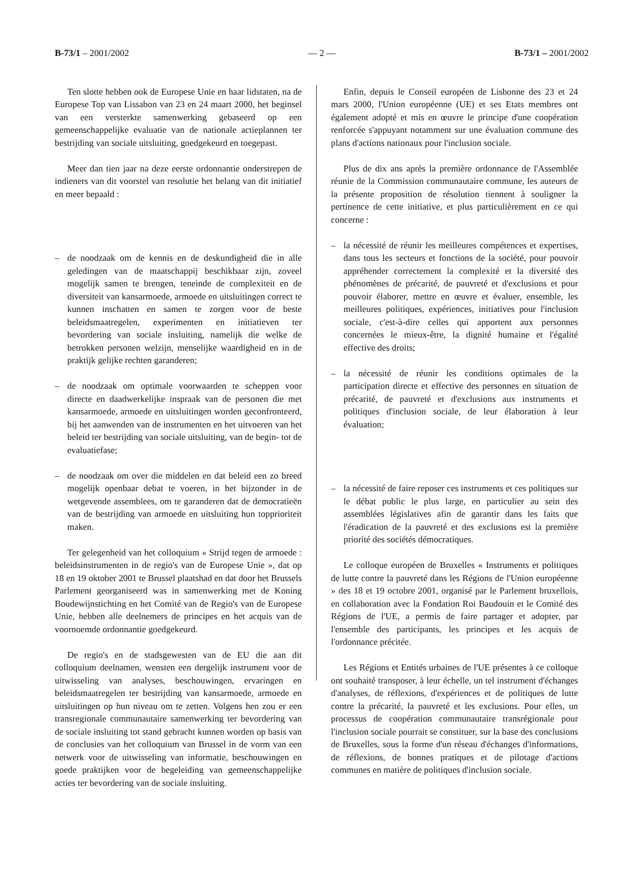B-73/1 – 2001/2002 — 2 — B-73/1 – 2001/2002
Ten slotte hebben ook de Europese Unie en haar lidstaten, na de Europese Top van Lissabon van 23 en 24 maart 2000, het beginsel van een versterkte samenwerking gebaseerd op een gemeenschappelijke evaluatie van de nationale actieplannen ter bestrijding van sociale uitsluiting, goedgekeurd en toegepast.
Meer dan tien jaar na deze eerste ordonnantie onderstrepen de indieners van dit voorstel van resolutie het belang van dit initiatief en meer bepaald :
– de noodzaak om de kennis en de deskundigheid die in alle geledingen van de maatschappij beschikbaar zijn, zoveel mogelijk samen te brengen, teneinde de complexiteit en de diversiteit van kansarmoede, armoede en uitsluitingen correct te kunnen inschatten en samen te zorgen voor de beste beleidsmaatregelen, experimenten en initiatieven ter bevordering van sociale insluiting, namelijk die welke de betrokken personen welzijn, menselijke waardigheid en in de praktijk gelijke rechten garanderen;
– de noodzaak om optimale voorwaarden te scheppen voor directe en daadwerkelijke inspraak van de personen die met kansarmoede, armoede en uitsluitingen worden geconfronteerd, bij het aanwenden van de instrumenten en het uitvoeren van het beleid ter bestrijding van sociale uitsluiting, van de begin- tot de evaluatiefase;
– de noodzaak om over die middelen en dat beleid een zo breed mogelijk openbaar debat te voeren, in het bijzonder in de wetgevende assemblees, om te garanderen dat de democratieën van de bestrijding van armoede en uitsluiting hun topprioriteit maken.
Ter gelegenheid van het colloquium « Strijd tegen de armoede : beleidsinstrumenten in de regio's van de Europese Unie », dat op 18 en 19 oktober 2001 te Brussel plaatshad en dat door het Brussels Parlement georganiseerd was in samenwerking met de Koning Boudewijnstichting en het Comité van de Regio's van de Europese Unie, hebben alle deelnemers de principes en het acquis van de voornoemde ordonnantie goedgekeurd.
De regio's en de stadsgewesten van de EU die aan dit colloquium deelnamen, wensten een dergelijk instrument voor de uitwisseling van analyses, beschouwingen, ervaringen en beleidsmaatregelen ter bestrijding van kansarmoede, armoede en uitsluitingen op hun niveau om te zetten. Volgens hen zou er een transregionale communautaire samenwerking ter bevordering van de sociale insluiting tot stand gebracht kunnen worden op basis van de conclusies van het colloquium van Brussel in de vorm van een netwerk voor de uitwisseling van informatie, beschouwingen en goede praktijken voor de begeleiding van gemeenschappelijke acties ter bevordering van de sociale insluiting.
Enfin, depuis le Conseil européen de Lisbonne des 23 et 24 mars 2000, l'Union européenne (UE) et ses Etats membres ont également adopté et mis en œuvre le principe d'une coopération renforcée s'appuyant notamment sur une évaluation commune des plans d'actions nationaux pour l'inclusion sociale.
Plus de dix ans après la première ordonnance de l'Assemblée réunie de la Commission communautaire commune, les auteurs de la présente proposition de résolution tiennent à souligner la pertinence de cette initiative, et plus particulièrement en ce qui concerne :
– la nécessité de réunir les meilleures compétences et expertises, dans tous les secteurs et fonctions de la société, pour pouvoir appréhender correctement la complexité et la diversité des phénomènes de précarité, de pauvreté et d'exclusions et pour pouvoir élaborer, mettre en œuvre et évaluer, ensemble, les meilleures politiques, expériences, initiatives pour l'inclusion sociale, c'est-à-dire celles qui apportent aux personnes concernées le mieux-être, la dignité humaine et l'égalité effective des droits;
– la nécessité de réunir les conditions optimales de la participation directe et effective des personnes en situation de précarité, de pauvreté et d'exclusions aux instruments et politiques d'inclusion sociale, de leur élaboration à leur évaluation;
– la nécessité de faire reposer ces instruments et ces politiques sur le débat public le plus large, en particulier au sein des assemblées législatives afin de garantir dans les faits que l'éradication de la pauvreté et des exclusions est la première priorité des sociétés démocratiques.
Le colloque européen de Bruxelles « Instruments et politiques de lutte contre la pauvreté dans les Régions de l'Union européenne » des 18 et 19 octobre 2001, organisé par le Parlement bruxellois, en collaboration avec la Fondation Roi Baudouin et le Comité des Régions de l'UE, a permis de faire partager et adopter, par l'ensemble des participants, les principes et les acquis de l'ordonnance précitée.
Les Régions et Entités urbaines de l'UE présentes à ce colloque ont souhaité transposer, à leur échelle, un tel instrument d'échanges d'analyses, de réflexions, d'expériences et de politiques de lutte contre la précarité, la pauvreté et les exclusions. Pour elles, un processus de coopération communautaire transrégionale pour l'inclusion sociale pourrait se constituer, sur la base des conclusions de Bruxelles, sous la forme d'un réseau d'échanges d'informations, de réflexions, de bonnes pratiques et de pilotage d'actions communes en matière de politiques d'inclusion sociale.